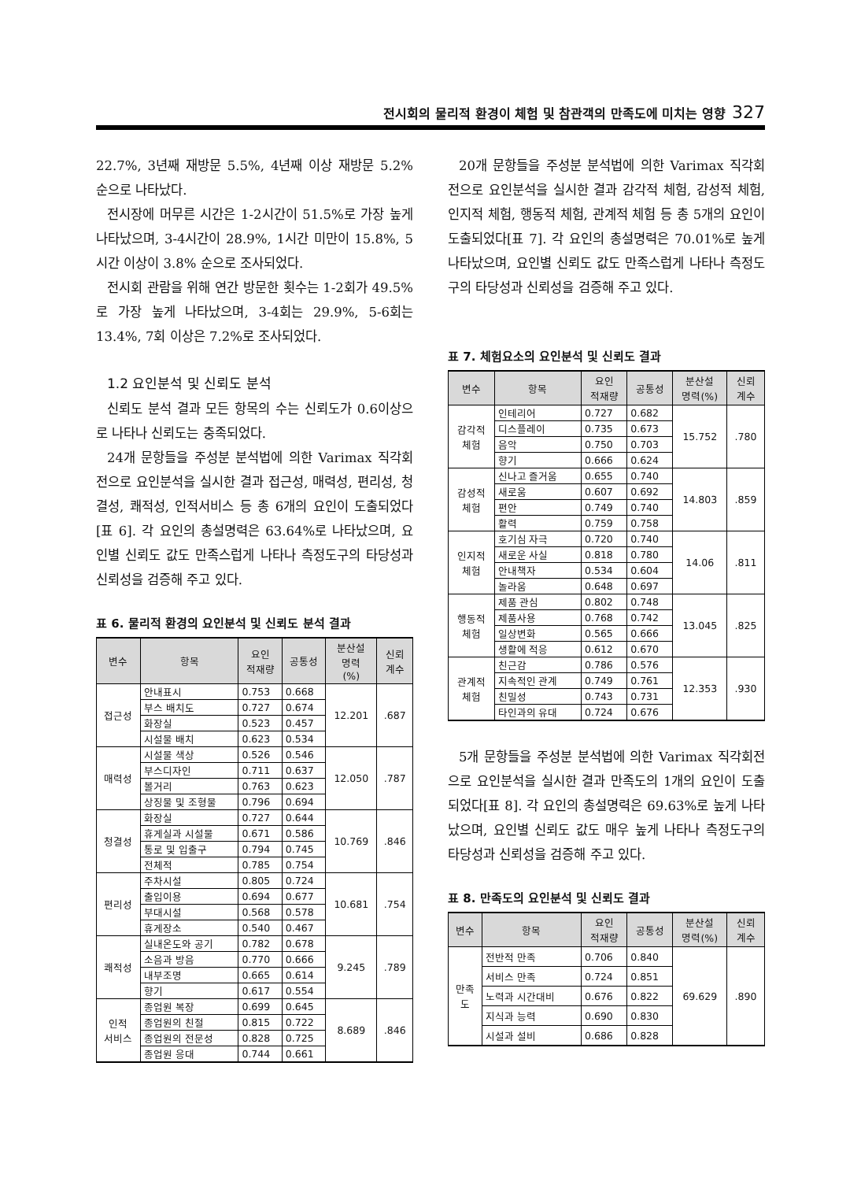전시회의 물리적 환경이 체험 및 참관객의 만족도에 미치는 영향 327
22.7%, 3년째 재방문 5.5%, 4년째 이상 재방문 5.2% 순으로 나타났다.
전시장에 머무른 시간은 1-2시간이 51.5%로 가장 높게 나타났으며, 3-4시간이 28.9%, 1시간 미만이 15.8%, 5시간 이상이 3.8% 순으로 조사되었다.
전시회 관람을 위해 연간 방문한 횟수는 1-2회가 49.5%로 가장 높게 나타났으며, 3-4회는 29.9%, 5-6회는 13.4%, 7회 이상은 7.2%로 조사되었다.
1.2 요인분석 및 신뢰도 분석
신뢰도 분석 결과 모든 항목의 수는 신뢰도가 0.6이상으로 나타나 신뢰도는 충족되었다.
24개 문항들을 주성분 분석법에 의한 Varimax 직각회전으로 요인분석을 실시한 결과 접근성, 매력성, 편리성, 청결성, 쾌적성, 인적서비스 등 총 6개의 요인이 도출되었다[표 6]. 각 요인의 총설명력은 63.64%로 나타났으며, 요인별 신뢰도 값도 만족스럽게 나타나 측정도구의 타당성과 신뢰성을 검증해 주고 있다.
표 6. 물리적 환경의 요인분석 및 신뢰도 분석 결과
| 변수 | 항목 | 요인 적재량 | 공통성 | 분산설 명력 (%) | 신뢰 계수 |
| --- | --- | --- | --- | --- | --- |
| 접근성 | 안내표시 | 0.753 | 0.668 | 12.201 | .687 |
| | 부스 배치도 | 0.727 | 0.674 | | |
| | 화장실 | 0.523 | 0.457 | | |
| | 시설물 배치 | 0.623 | 0.534 | | |
| 매력성 | 시설물 색상 | 0.526 | 0.546 | 12.050 | .787 |
| | 부스디자인 | 0.711 | 0.637 | | |
| | 볼거리 | 0.763 | 0.623 | | |
| | 상징물 및 조형물 | 0.796 | 0.694 | | |
| 청결성 | 화장실 | 0.727 | 0.644 | 10.769 | .846 |
| | 휴게실과 시설물 | 0.671 | 0.586 | | |
| | 통로 및 입출구 | 0.794 | 0.745 | | |
| | 전체적 | 0.785 | 0.754 | | |
| 편리성 | 주차시설 | 0.805 | 0.724 | 10.681 | .754 |
| | 출입이용 | 0.694 | 0.677 | | |
| | 부대시설 | 0.568 | 0.578 | | |
| | 휴게장소 | 0.540 | 0.467 | | |
| 쾌적성 | 실내온도와 공기 | 0.782 | 0.678 | 9.245 | .789 |
| | 소음과 방음 | 0.770 | 0.666 | | |
| | 내부조명 | 0.665 | 0.614 | | |
| | 향기 | 0.617 | 0.554 | | |
| 인적 서비스 | 종업원 복장 | 0.699 | 0.645 | 8.689 | .846 |
| | 종업원의 친절 | 0.815 | 0.722 | | |
| | 종업원의 전문성 | 0.828 | 0.725 | | |
| | 종업원 응대 | 0.744 | 0.661 | | |
20개 문항들을 주성분 분석법에 의한 Varimax 직각회전으로 요인분석을 실시한 결과 감각적 체험, 감성적 체험, 인지적 체험, 행동적 체험, 관계적 체험 등 총 5개의 요인이 도출되었다[표 7]. 각 요인의 총설명력은 70.01%로 높게 나타났으며, 요인별 신뢰도 값도 만족스럽게 나타나 측정도구의 타당성과 신뢰성을 검증해 주고 있다.
표 7. 체험요소의 요인분석 및 신뢰도 결과
| 변수 | 항목 | 요인 적재량 | 공통성 | 분산설 명력(%) | 신뢰 계수 |
| --- | --- | --- | --- | --- | --- |
| 감각적 체험 | 인테리어 | 0.727 | 0.682 | 15.752 | .780 |
| | 디스플레이 | 0.735 | 0.673 | | |
| | 음악 | 0.750 | 0.703 | | |
| | 향기 | 0.666 | 0.624 | | |
| 감성적 체험 | 신나고 즐거움 | 0.655 | 0.740 | 14.803 | .859 |
| | 새로움 | 0.607 | 0.692 | | |
| | 편안 | 0.749 | 0.740 | | |
| | 활력 | 0.759 | 0.758 | | |
| 인지적 체험 | 호기심 자극 | 0.720 | 0.740 | 14.06 | .811 |
| | 새로운 사실 | 0.818 | 0.780 | | |
| | 안내책자 | 0.534 | 0.604 | | |
| | 놀라움 | 0.648 | 0.697 | | |
| 행동적 체험 | 제품 관심 | 0.802 | 0.748 | 13.045 | .825 |
| | 제품사용 | 0.768 | 0.742 | | |
| | 일상변화 | 0.565 | 0.666 | | |
| | 생활에 적응 | 0.612 | 0.670 | | |
| 관계적 체험 | 친근감 | 0.786 | 0.576 | 12.353 | .930 |
| | 지속적인 관계 | 0.749 | 0.761 | | |
| | 친밀성 | 0.743 | 0.731 | | |
| | 타인과의 유대 | 0.724 | 0.676 | | |
5개 문항들을 주성분 분석법에 의한 Varimax 직각회전으로 요인분석을 실시한 결과 만족도의 1개의 요인이 도출되었다[표 8]. 각 요인의 총설명력은 69.63%로 높게 나타났으며, 요인별 신뢰도 값도 매우 높게 나타나 측정도구의 타당성과 신뢰성을 검증해 주고 있다.
표 8. 만족도의 요인분석 및 신뢰도 결과
| 변수 | 항목 | 요인 적재량 | 공통성 | 분산설 명력(%) | 신뢰 계수 |
| --- | --- | --- | --- | --- | --- |
| 만족 도 | 전반적 만족 | 0.706 | 0.840 | 69.629 | .890 |
| | 서비스 만족 | 0.724 | 0.851 | | |
| | 노력과 시간대비 | 0.676 | 0.822 | | |
| | 지식과 능력 | 0.690 | 0.830 | | |
| | 시설과 설비 | 0.686 | 0.828 | | |